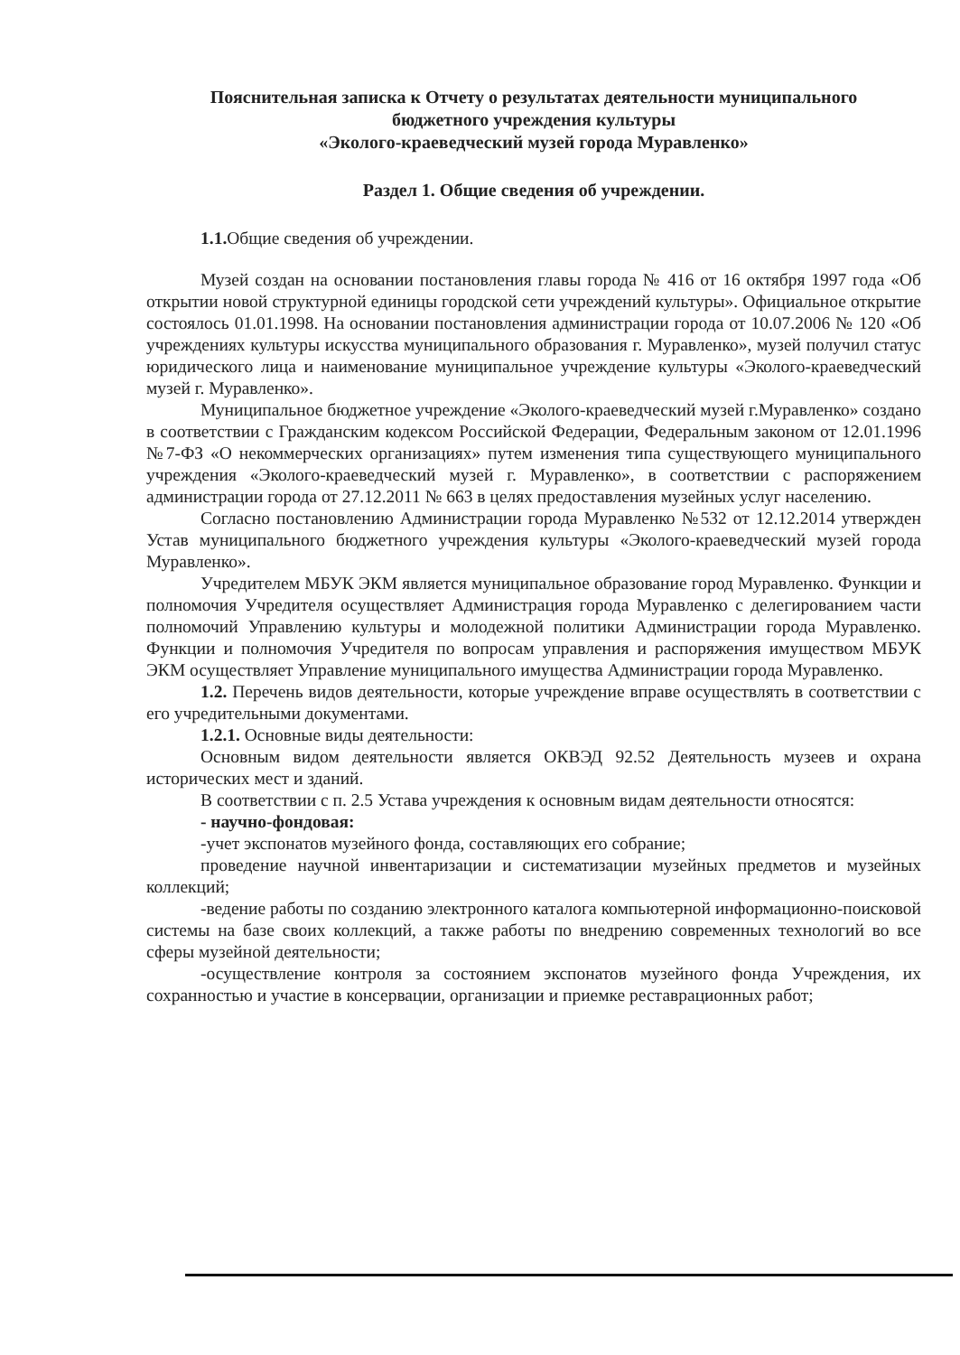Пояснительная записка к Отчету о результатах деятельности муниципального
бюджетного учреждения культуры
«Эколого-краеведческий музей города Муравленко»
Раздел 1. Общие сведения об учреждении.
1.1. Общие сведения об учреждении.
Музей создан на основании постановления главы города № 416 от 16 октября 1997 года «Об открытии новой структурной единицы городской сети учреждений культуры». Официальное открытие состоялось 01.01.1998. На основании постановления администрации города от 10.07.2006 № 120 «Об учреждениях культуры искусства муниципального образования г. Муравленко», музей получил статус юридического лица и наименование муниципальное учреждение культуры «Эколого-краеведческий музей г. Муравленко».
Муниципальное бюджетное учреждение «Эколого-краеведческий музей г.Муравленко» создано в соответствии с Гражданским кодексом Российской Федерации, Федеральным законом от 12.01.1996 №7-ФЗ «О некоммерческих организациях» путем изменения типа существующего муниципального учреждения «Эколого-краеведческий музей г. Муравленко», в соответствии с распоряжением администрации города от 27.12.2011 № 663 в целях предоставления музейных услуг населению.
Согласно постановлению Администрации города Муравленко №532 от 12.12.2014 утвержден Устав муниципального бюджетного учреждения культуры «Эколого-краеведческий музей города Муравленко».
Учредителем МБУК ЭКМ является муниципальное образование город Муравленко. Функции и полномочия Учредителя осуществляет Администрация города Муравленко с делегированием части полномочий Управлению культуры и молодежной политики Администрации города Муравленко. Функции и полномочия Учредителя по вопросам управления и распоряжения имуществом МБУК ЭКМ осуществляет Управление муниципального имущества Администрации города Муравленко.
1.2. Перечень видов деятельности, которые учреждение вправе осуществлять в соответствии с его учредительными документами.
1.2.1. Основные виды деятельности:
Основным видом деятельности является ОКВЭД 92.52 Деятельность музеев и охрана исторических мест и зданий.
В соответствии с п. 2.5 Устава учреждения к основным видам деятельности относятся:
- научно-фондовая:
-учет экспонатов музейного фонда, составляющих его собрание;
проведение научной инвентаризации и систематизации музейных предметов и музейных коллекций;
-ведение работы по созданию электронного каталога компьютерной информационно-поисковой системы на базе своих коллекций, а также работы по внедрению современных технологий во все сферы музейной деятельности;
-осуществление контроля за состоянием экспонатов музейного фонда Учреждения, их сохранностью и участие в консервации, организации и приемке реставрационных работ;